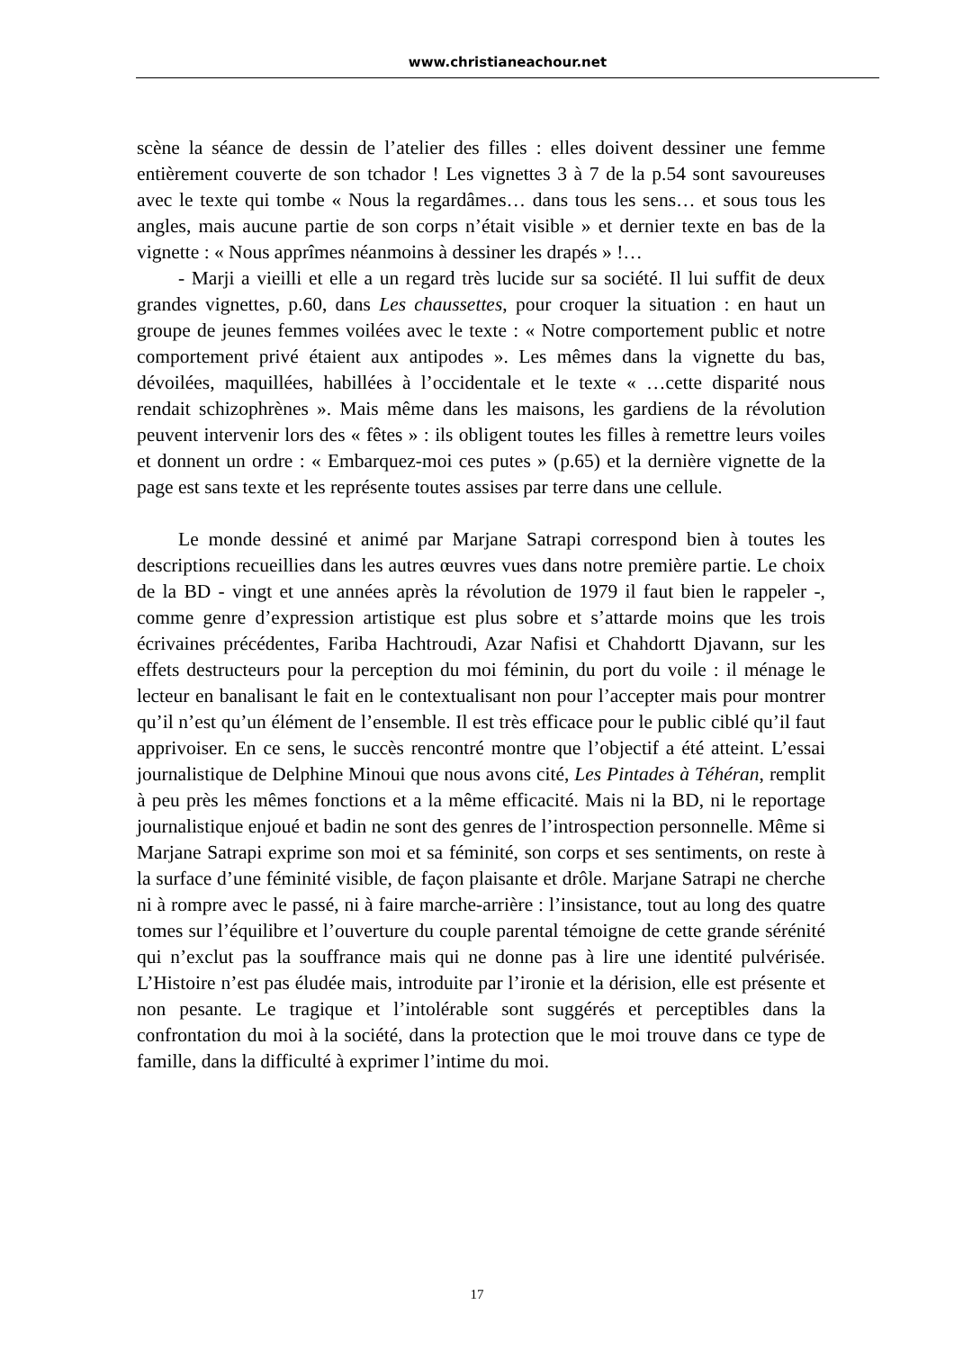www.christianeachour.net
scène la séance de dessin de l’atelier des filles : elles doivent dessiner une femme entièrement couverte de son tchador ! Les vignettes 3 à 7 de la p.54 sont savoureuses avec le texte qui tombe « Nous la regardâmes… dans tous les sens… et sous tous les angles, mais aucune partie de son corps n’était visible » et dernier texte en bas de la vignette : « Nous apprîmes néanmoins à dessiner les drapés » !…
- Marji a vieilli et elle a un regard très lucide sur sa société. Il lui suffit de deux grandes vignettes, p.60, dans Les chaussettes, pour croquer la situation : en haut un groupe de jeunes femmes voilées avec le texte : « Notre comportement public et notre comportement privé étaient aux antipodes ». Les mêmes dans la vignette du bas, dévoilées, maquillées, habillées à l’occidentale et le texte « …cette disparité nous rendait schizophrènes ». Mais même dans les maisons, les gardiens de la révolution peuvent intervenir lors des « fêtes » : ils obligent toutes les filles à remettre leurs voiles et donnent un ordre : « Embarquez-moi ces putes » (p.65) et la dernière vignette de la page est sans texte et les représente toutes assises par terre dans une cellule.
Le monde dessiné et animé par Marjane Satrapi correspond bien à toutes les descriptions recueillies dans les autres œuvres vues dans notre première partie. Le choix de la BD - vingt et une années après la révolution de 1979 il faut bien le rappeler -, comme genre d’expression artistique est plus sobre et s’attarde moins que les trois écrivaines précédentes, Fariba Hachtroudi, Azar Nafisi et Chahdortt Djavann, sur les effets destructeurs pour la perception du moi féminin, du port du voile : il ménage le lecteur en banalisant le fait en le contextualisant non pour l’accepter mais pour montrer qu’il n’est qu’un élément de l’ensemble. Il est très efficace pour le public ciblé qu’il faut apprivoiser. En ce sens, le succès rencontré montre que l’objectif a été atteint. L’essai journalistique de Delphine Minoui que nous avons cité, Les Pintades à Téhéran, remplit à peu près les mêmes fonctions et a la même efficacité. Mais ni la BD, ni le reportage journalistique enjoué et badin ne sont des genres de l’introspection personnelle. Même si Marjane Satrapi exprime son moi et sa féminité, son corps et ses sentiments, on reste à la surface d’une féminité visible, de façon plaisante et drôle. Marjane Satrapi ne cherche ni à rompre avec le passé, ni à faire marche-arrière : l’insistance, tout au long des quatre tomes sur l’équilibre et l’ouverture du couple parental témoigne de cette grande sérénité qui n’exclut pas la souffrance mais qui ne donne pas à lire une identité pulvérisée. L’Histoire n’est pas éludée mais, introduite par l’ironie et la dérision, elle est présente et non pesante. Le tragique et l’intolérable sont suggérés et perceptibles dans la confrontation du moi à la société, dans la protection que le moi trouve dans ce type de famille, dans la difficulté à exprimer l’intime du moi.
17